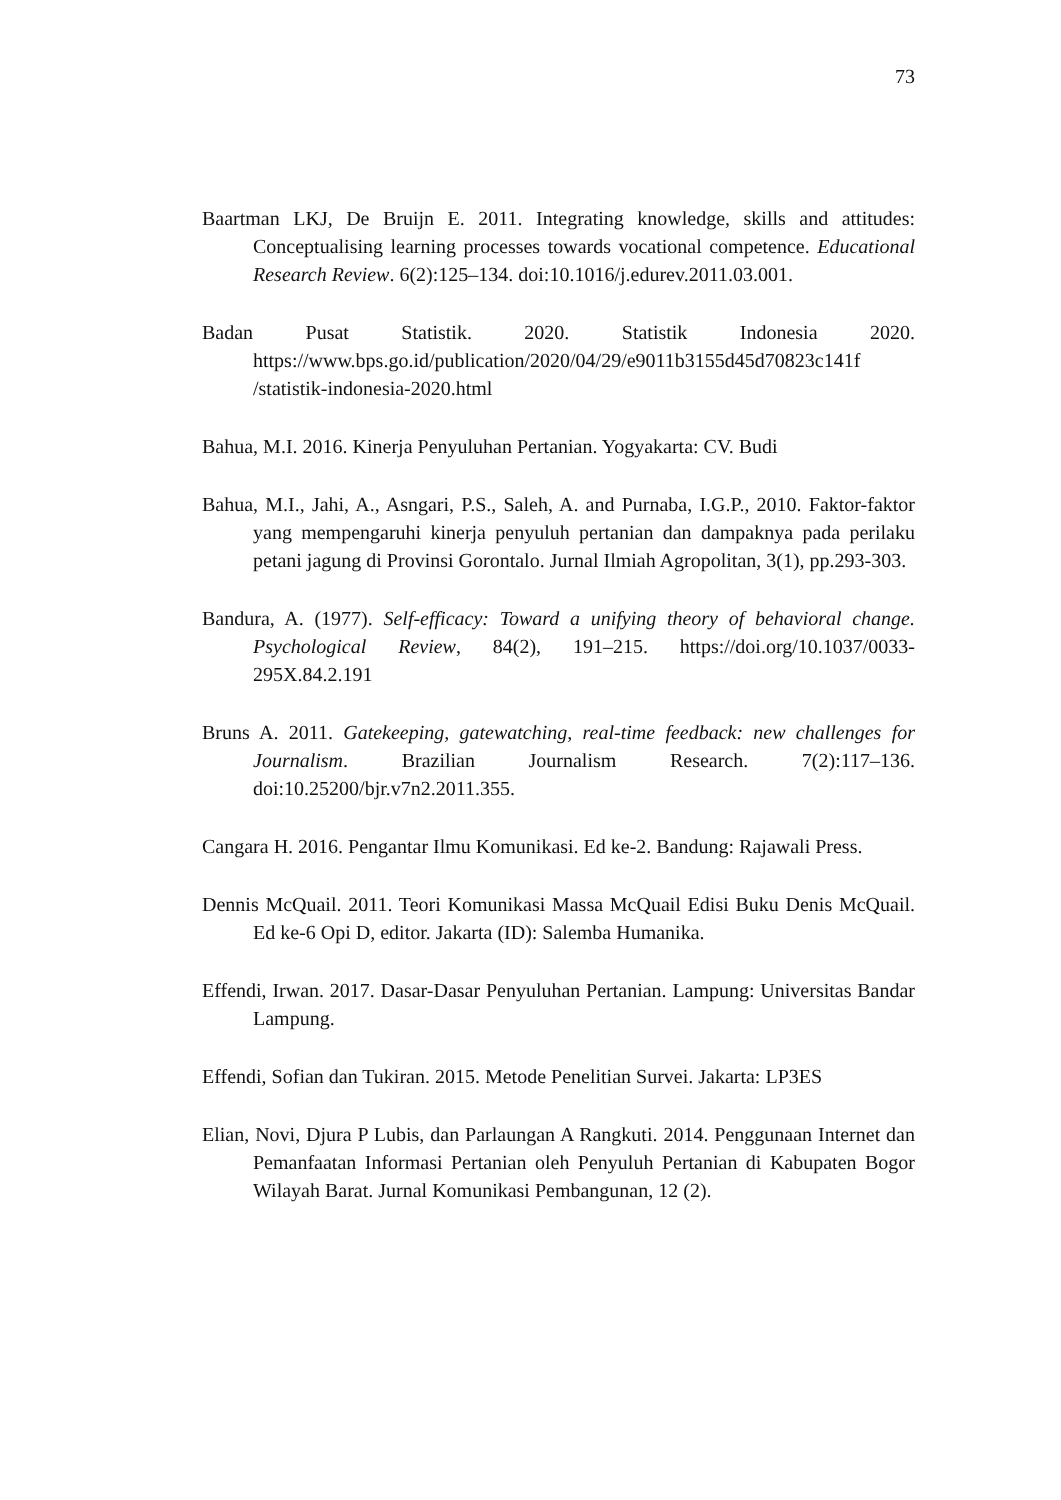73
Baartman LKJ, De Bruijn E. 2011. Integrating knowledge, skills and attitudes: Conceptualising learning processes towards vocational competence. Educational Research Review. 6(2):125–134. doi:10.1016/j.edurev.2011.03.001.
Badan Pusat Statistik. 2020. Statistik Indonesia 2020. https://www.bps.go.id/publication/2020/04/29/e9011b3155d45d70823c141f /statistik-indonesia-2020.html
Bahua, M.I. 2016. Kinerja Penyuluhan Pertanian. Yogyakarta: CV. Budi
Bahua, M.I., Jahi, A., Asngari, P.S., Saleh, A. and Purnaba, I.G.P., 2010. Faktor-faktor yang mempengaruhi kinerja penyuluh pertanian dan dampaknya pada perilaku petani jagung di Provinsi Gorontalo. Jurnal Ilmiah Agropolitan, 3(1), pp.293-303.
Bandura, A. (1977). Self-efficacy: Toward a unifying theory of behavioral change. Psychological Review, 84(2), 191–215. https://doi.org/10.1037/0033-295X.84.2.191
Bruns A. 2011. Gatekeeping, gatewatching, real-time feedback: new challenges for Journalism. Brazilian Journalism Research. 7(2):117–136. doi:10.25200/bjr.v7n2.2011.355.
Cangara H. 2016. Pengantar Ilmu Komunikasi. Ed ke-2. Bandung: Rajawali Press.
Dennis McQuail. 2011. Teori Komunikasi Massa McQuail Edisi Buku Denis McQuail. Ed ke-6 Opi D, editor. Jakarta (ID): Salemba Humanika.
Effendi, Irwan. 2017. Dasar-Dasar Penyuluhan Pertanian. Lampung: Universitas Bandar Lampung.
Effendi, Sofian dan Tukiran. 2015. Metode Penelitian Survei. Jakarta: LP3ES
Elian, Novi, Djura P Lubis, dan Parlaungan A Rangkuti. 2014. Penggunaan Internet dan Pemanfaatan Informasi Pertanian oleh Penyuluh Pertanian di Kabupaten Bogor Wilayah Barat. Jurnal Komunikasi Pembangunan, 12 (2).